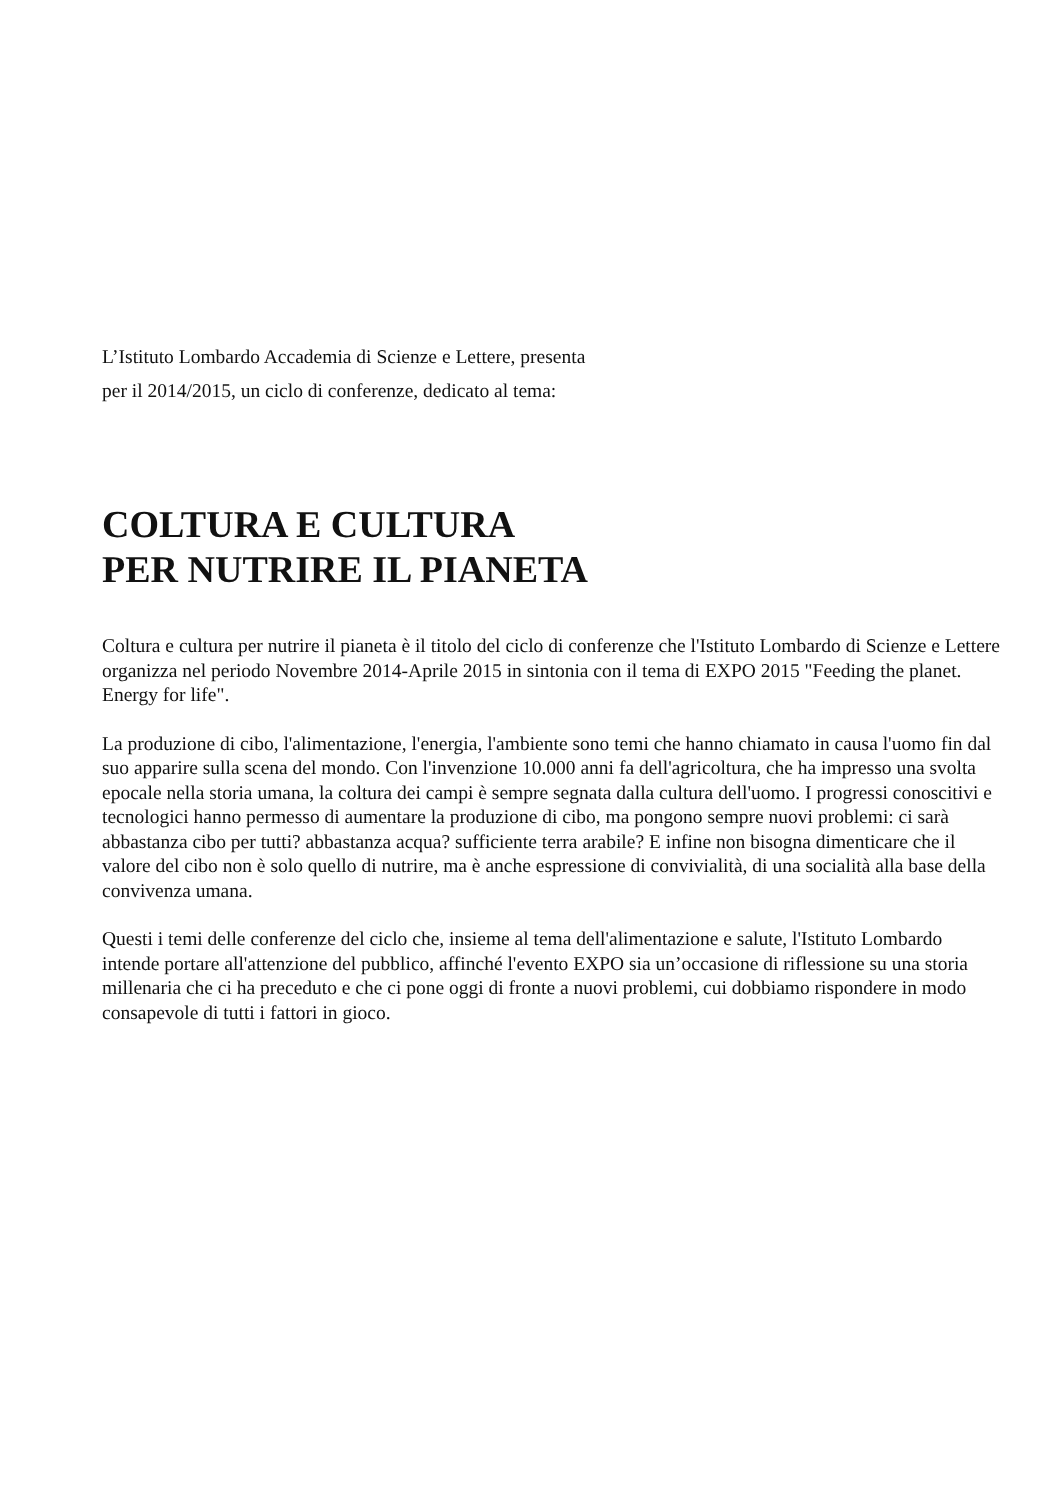L’Istituto Lombardo Accademia di Scienze e Lettere, presenta
per il 2014/2015, un ciclo di conferenze, dedicato al tema:
COLTURA E CULTURA
PER NUTRIRE IL PIANETA
Coltura e cultura per nutrire il pianeta è il titolo del ciclo di conferenze che l'Istituto Lombardo di Scienze e Lettere organizza nel periodo Novembre 2014-Aprile 2015 in sintonia con il tema di EXPO 2015 "Feeding the planet. Energy for life".
La produzione di cibo, l'alimentazione, l'energia, l'ambiente sono temi che hanno chiamato in causa l'uomo fin dal suo apparire sulla scena del mondo. Con l'invenzione 10.000 anni fa dell'agricoltura, che ha impresso una svolta epocale nella storia umana, la coltura dei campi è sempre segnata dalla cultura dell'uomo. I progressi conoscitivi e tecnologici hanno permesso di aumentare la produzione di cibo, ma pongono sempre nuovi problemi: ci sarà abbastanza cibo per tutti? abbastanza acqua? sufficiente terra arabile? E infine non bisogna dimenticare che il valore del cibo non è solo quello di nutrire, ma è anche espressione di convivialità, di una socialità alla base della convivenza umana.
Questi i temi delle conferenze del ciclo che, insieme al tema dell'alimentazione e salute, l'Istituto Lombardo intende portare all'attenzione del pubblico, affinché l'evento EXPO sia un’occasione di riflessione su una storia millenaria che ci ha preceduto e che ci pone oggi di fronte a nuovi problemi, cui dobbiamo rispondere in modo consapevole di tutti i fattori in gioco.